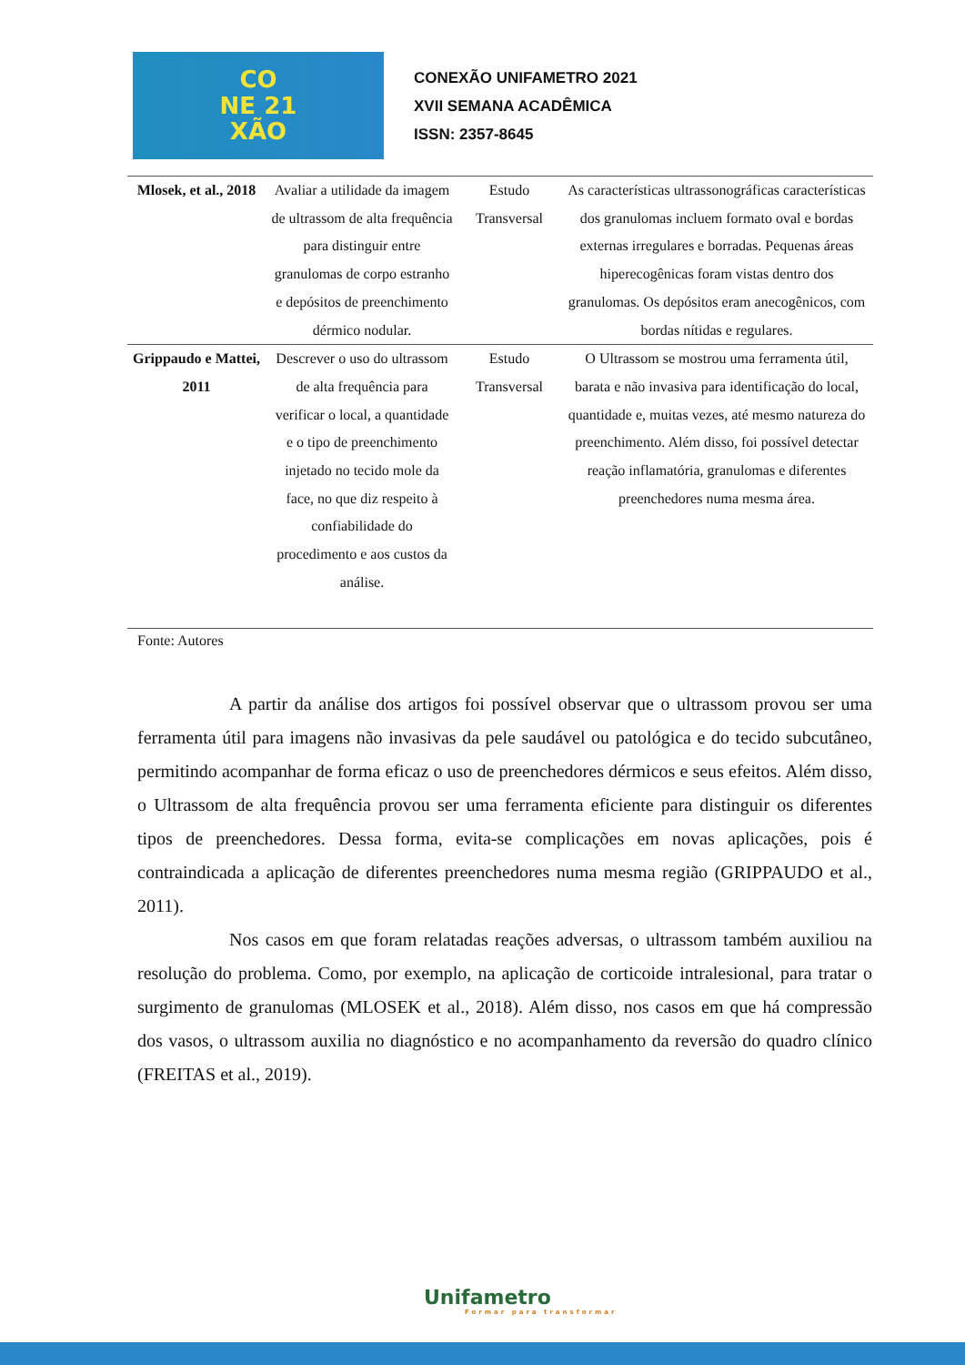CO
NE 21
XÃO
CONEXÃO UNIFAMETRO 2021
XVII SEMANA ACADÊMICA
ISSN: 2357-8645
| Mlosek, et al., 2018 | Avaliar a utilidade da imagem de ultrassom de alta frequência para distinguir entre granulomas de corpo estranho e depósitos de preenchimento dérmico nodular. | Estudo Transversal | As características ultrassonográficas características dos granulomas incluem formato oval e bordas externas irregulares e borradas. Pequenas áreas hiperecogênicas foram vistas dentro dos granulomas. Os depósitos eram anecogênicos, com bordas nítidas e regulares. |
| Grippaudo e Mattei, 2011 | Descrever o uso do ultrassom de alta frequência para verificar o local, a quantidade e o tipo de preenchimento injetado no tecido mole da face, no que diz respeito à confiabilidade do procedimento e aos custos da análise. | Estudo Transversal | O Ultrassom se mostrou uma ferramenta útil, barata e não invasiva para identificação do local, quantidade e, muitas vezes, até mesmo natureza do preenchimento. Além disso, foi possível detectar reação inflamatória, granulomas e diferentes preenchedores numa mesma área. |
Fonte: Autores
A partir da análise dos artigos foi possível observar que o ultrassom provou ser uma ferramenta útil para imagens não invasivas da pele saudável ou patológica e do tecido subcutâneo, permitindo acompanhar de forma eficaz o uso de preenchedores dérmicos e seus efeitos. Além disso, o Ultrassom de alta frequência provou ser uma ferramenta eficiente para distinguir os diferentes tipos de preenchedores. Dessa forma, evita-se complicações em novas aplicações, pois é contraindicada a aplicação de diferentes preenchedores numa mesma região (GRIPPAUDO et al., 2011).
Nos casos em que foram relatadas reações adversas, o ultrassom também auxiliou na resolução do problema. Como, por exemplo, na aplicação de corticoide intralesional, para tratar o surgimento de granulomas (MLOSEK et al., 2018). Além disso, nos casos em que há compressão dos vasos, o ultrassom auxilia no diagnóstico e no acompanhamento da reversão do quadro clínico (FREITAS et al., 2019).
Unifametro
Formar para transformar